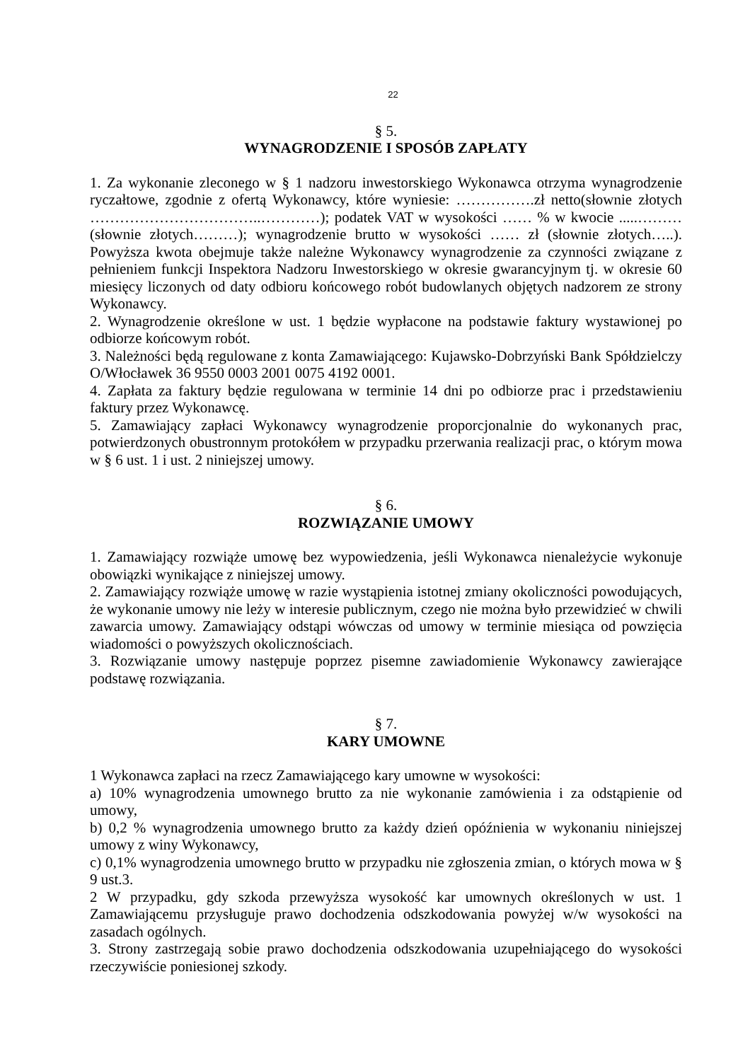22
§ 5.
WYNAGRODZENIE I SPOSÓB ZAPŁATY
1. Za wykonanie zleconego w § 1 nadzoru inwestorskiego Wykonawca otrzyma wynagrodzenie ryczałtowe, zgodnie z ofertą Wykonawcy, które wyniesie: …………….zł netto(słownie złotych ……………………………..…………); podatek VAT w wysokości …… % w kwocie .....………(słownie złotych………); wynagrodzenie brutto w wysokości …… zł (słownie złotych…..). Powyższa kwota obejmuje także należne Wykonawcy wynagrodzenie za czynności związane z pełnieniem funkcji Inspektora Nadzoru Inwestorskiego w okresie gwarancyjnym tj. w okresie 60 miesięcy liczonych od daty odbioru końcowego robót budowlanych objętych nadzorem ze strony Wykonawcy.
2. Wynagrodzenie określone w ust. 1 będzie wypłacone na podstawie faktury wystawionej po odbiorze końcowym robót.
3. Należności będą regulowane z konta Zamawiającego: Kujawsko-Dobrzyński Bank Spółdzielczy O/Włocławek 36 9550 0003 2001 0075 4192 0001.
4. Zapłata za faktury będzie regulowana w terminie 14 dni po odbiorze prac i przedstawieniu faktury przez Wykonawcę.
5. Zamawiający zapłaci Wykonawcy wynagrodzenie proporcjonalnie do wykonanych prac, potwierdzonych obustronnym protokółem w przypadku przerwania realizacji prac, o którym mowa w § 6 ust. 1 i ust. 2 niniejszej umowy.
§ 6.
ROZWIĄZANIE UMOWY
1. Zamawiający rozwiąże umowę bez wypowiedzenia, jeśli Wykonawca nienależycie wykonuje obowiązki wynikające z niniejszej umowy.
2. Zamawiający rozwiąże umowę w razie wystąpienia istotnej zmiany okoliczności powodujących, że wykonanie umowy nie leży w interesie publicznym, czego nie można było przewidzieć w chwili zawarcia umowy. Zamawiający odstąpi wówczas od umowy w terminie miesiąca od powzięcia wiadomości o powyższych okolicznościach.
3. Rozwiązanie umowy następuje poprzez pisemne zawiadomienie Wykonawcy zawierające podstawę rozwiązania.
§ 7.
KARY UMOWNE
1 Wykonawca zapłaci na rzecz Zamawiającego kary umowne w wysokości:
a) 10% wynagrodzenia umownego brutto za nie wykonanie zamówienia i za odstąpienie od umowy,
b) 0,2 % wynagrodzenia umownego brutto za każdy dzień opóźnienia w wykonaniu niniejszej umowy z winy Wykonawcy,
c) 0,1% wynagrodzenia umownego brutto w przypadku nie zgłoszenia zmian, o których mowa w § 9 ust.3.
2 W przypadku, gdy szkoda przewyższa wysokość kar umownych określonych w ust. 1 Zamawiającemu przysługuje prawo dochodzenia odszkodowania powyżej w/w wysokości na zasadach ogólnych.
3. Strony zastrzegają sobie prawo dochodzenia odszkodowania uzupełniającego do wysokości rzeczywiście poniesionej szkody.